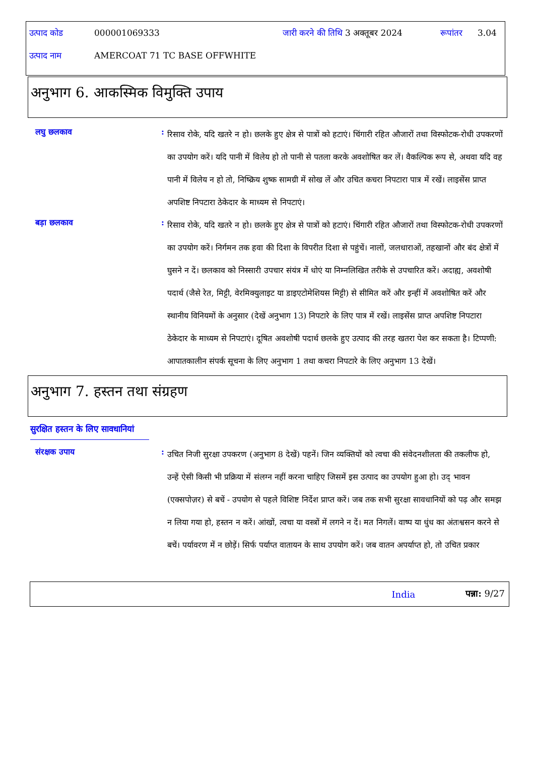| उत्पाद कोड | 000001069333 | जारी करने की तिथि | 3 अक्तूबर 2024 | रूपांतर | 3.04 |
| उत्पाद नाम | AMERCOAT 71 TC BASE OFFWHITE | | | | |
अनुभाग 6. आकस्मिक विमुक्ति उपाय
लघु छलकाव :
रिसाव रोके, यदि खतरे न हो। छलके हुए क्षेत्र से पात्रों को हटाएं। चिंगारी रहित औजारों तथा विस्फोटक-रोधी उपकरणों का उपयोग करें। यदि पानी में विलेय हो तो पानी से पतला करके अवशोषित कर लें। वैकल्पिक रूप से, अथवा यदि वह पानी में विलेय न हो तो, निष्क्रिय शुष्क सामग्री में सोख लें और उचित कचरा निपटारा पात्र में रखें। लाइसेंस प्राप्त अपशिष्ट निपटारा ठेकेदार के माध्यम से निपटाएं।
बड़ा छलकाव :
रिसाव रोके, यदि खतरे न हो। छलके हुए क्षेत्र से पात्रों को हटाएं। चिंगारी रहित औजारों तथा विस्फोटक-रोधी उपकरणों का उपयोग करें। निर्गमन तक हवा की दिशा के विपरीत दिशा से पहुंचें। नालों, जलधाराओं, तहखानों और बंद क्षेत्रों में घुसने न दें। छलकाव को निस्सारी उपचार संयंत्र में धोएं या निम्नलिखित तरीके से उपचारित करें। अदाह्य, अवशोषी पदार्थ (जैसे रेत, मिट्टी, वेरमिक्युलाइट या डाइएटोमेशियस मिट्टी) से सीमित करें और इन्हीं में अवशोषित करें और स्थानीय विनियमों के अनुसार (देखें अनुभाग 13) निपटारे के लिए पात्र में रखें। लाइसेंस प्राप्त अपशिष्ट निपटारा ठेकेदार के माध्यम से निपटाएं। दूषित अवशोषी पदार्थ छलके हुए उत्पाद की तरह खतरा पेश कर सकता है। टिप्पणी: आपातकालीन संपर्क सूचना के लिए अनुभाग 1 तथा कचरा निपटारे के लिए अनुभाग 13 देखें।
अनुभाग 7. हस्तन तथा संग्रहण
सुरक्षित हस्तन के लिए सावधानियां
संरक्षक उपाय :
उचित निजी सुरक्षा उपकरण (अनुभाग 8 देखें) पहनें। जिन व्यक्तियों को त्वचा की संवेदनशीलता की तकलीफ हो, उन्हें ऐसी किसी भी प्रक्रिया में संलग्न नहीं करना चाहिए जिसमें इस उत्पाद का उपयोग हुआ हो। उद् भावन (एक्सपोज़र) से बचें - उपयोग से पहले विशिष्ट निर्देश प्राप्त करें। जब तक सभी सुरक्षा सावधानियों को पढ़ और समझ न लिया गया हो, हस्तन न करें। आंखों, त्वचा या वस्त्रों में लगने न दें। मत निगलें। वाष्प या धुंध का अंतःश्वसन करने से बचें। पर्यावरण में न छोड़ें। सिर्फ पर्याप्त वातायन के साथ उपयोग करें। जब वातन अपर्याप्त हो, तो उचित प्रकार
India पन्ना: 9/27